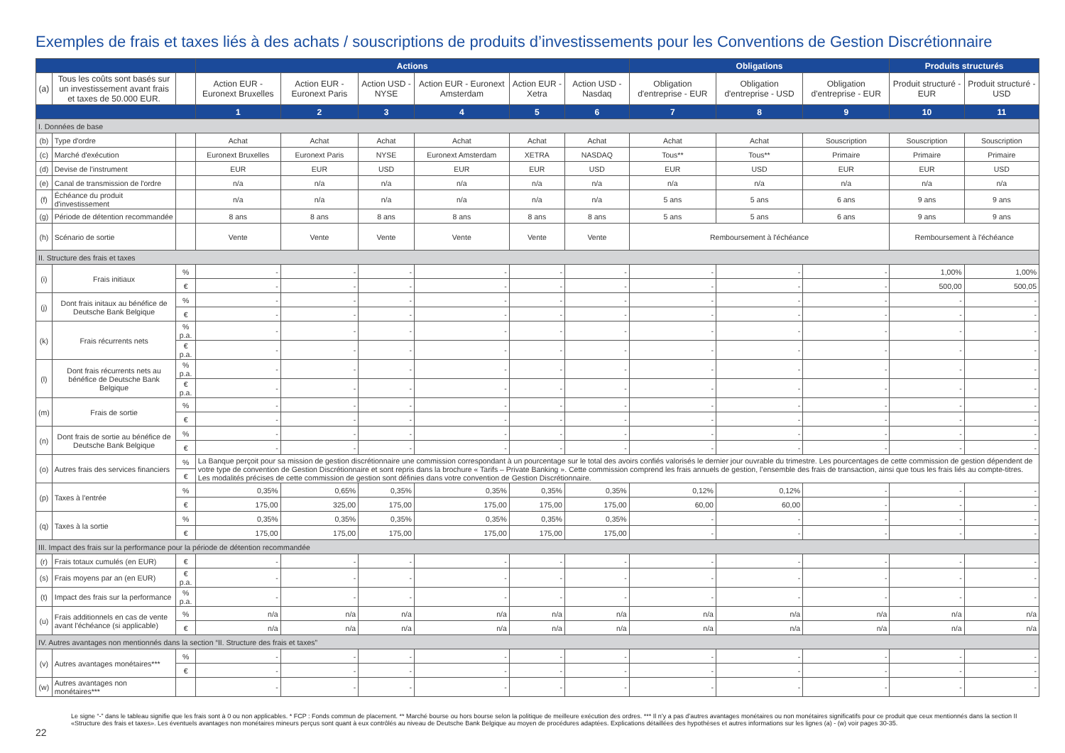Exemples de frais et taxes liés à des achats / souscriptions de produits d’investissements pour les Conventions de Gestion Discrétionnaire
| | | | Actions | | | | | | Obligations | | | Produits structurés | |
| --- | --- | --- | --- | --- | --- | --- | --- | --- | --- | --- | --- | --- | --- |
| (a) | Tous les coûts sont basés sur un investissement avant frais et taxes de 50.000 EUR. | | Action EUR - Euronext Bruxelles | Action EUR - Euronext Paris | Action USD - NYSE | Action EUR - Euronext Amsterdam | Action EUR - Xetra | Action USD - Nasdaq | Obligation d'entreprise - EUR | Obligation d'entreprise - USD | Obligation d'entreprise - EUR | Produit structuré - EUR | Produit structuré - USD |
| | | | 1 | 2 | 3 | 4 | 5 | 6 | 7 | 8 | 9 | 10 | 11 |
| I. Données de base | | | | | | | | | | | | | |
| (b) | Type d'ordre | | Achat | Achat | Achat | Achat | Achat | Achat | Achat | Achat | Souscription | Souscription | Souscription |
| (c) | Marché d'exécution | | Euronext Bruxelles | Euronext Paris | NYSE | Euronext Amsterdam | XETRA | NASDAQ | Tous** | Tous** | Primaire | Primaire | Primaire |
| (d) | Devise de l'instrument | | EUR | EUR | USD | EUR | EUR | USD | EUR | USD | EUR | EUR | USD |
| (e) | Canal de transmission de l'ordre | | n/a | n/a | n/a | n/a | n/a | n/a | n/a | n/a | n/a | n/a | n/a |
| (f) | Échéance du produit d'investissement | | n/a | n/a | n/a | n/a | n/a | n/a | 5 ans | 5 ans | 6 ans | 9 ans | 9 ans |
| (g) | Période de détention recommandée | | 8 ans | 8 ans | 8 ans | 8 ans | 8 ans | 8 ans | 5 ans | 5 ans | 6 ans | 9 ans | 9 ans |
| (h) | Scénario de sortie | | Vente | Vente | Vente | Vente | Vente | Vente | Remboursement à l'échéance | | | Remboursement à l'échéance | |
| II. Structure des frais et taxes | | | | | | | | | | | | | |
| (i) | Frais initiaux | % | - | - | - | - | - | - | - | - | - | 1,00% | 1,00% |
| | | € | - | - | - | - | - | - | - | - | - | 500,00 | 500,05 |
| (j) | Dont frais initaux au bénéfice de Deutsche Bank Belgique | % | - | - | - | - | - | - | - | - | - | - | - |
| | | € | - | - | - | - | - | - | - | - | - | - | - |
| (k) | Frais récurrents nets | % p.a. | - | - | - | - | - | - | - | - | - | - | - |
| | | € p.a. | - | - | - | - | - | - | - | - | - | - | - |
| (l) | Dont frais récurrents nets au bénéfice de Deutsche Bank Belgique | % p.a. | - | - | - | - | - | - | - | - | - | - | - |
| | | € p.a. | - | - | - | - | - | - | - | - | - | - | - |
| (m) | Frais de sortie | % | - | - | - | - | - | - | - | - | - | - | - |
| | | € | - | - | - | - | - | - | - | - | - | - | - |
| (n) | Dont frais de sortie au bénéfice de Deutsche Bank Belgique | % | - | - | - | - | - | - | - | - | - | - | - |
| | | € | - | - | - | - | - | - | - | - | - | - | - |
| (o) | Autres frais des services financiers | % | La Banque perçoit pour sa mission de gestion discrétionnaire une commission correspondant à un pourcentage sur le total des avoirs confiés valorisés le dernier jour ouvrable du trimestre. Les pourcentages de cette commission de gestion dépendent de votre type de convention de Gestion Discrétionnaire et sont repris dans la brochure « Tarifs – Private Banking ». Cette commission comprend les frais annuels de gestion, l’ensemble des frais de transaction, ainsi que tous les frais liés au compte-titres. Les modalités précises de cette commission de gestion sont définies dans votre convention de Gestion Discrétionnaire. | | | | | | | | | | |
| | | € | | | | | | | | | | | |
| (p) | Taxes à l'entrée | % | 0,35% | 0,65% | 0,35% | 0,35% | 0,35% | 0,35% | 0,12% | 0,12% | - | - | - |
| | | € | 175,00 | 325,00 | 175,00 | 175,00 | 175,00 | 175,00 | 60,00 | 60,00 | - | - | - |
| (q) | Taxes à la sortie | % | 0,35% | 0,35% | 0,35% | 0,35% | 0,35% | 0,35% | - | - | - | - | - |
| | | € | 175,00 | 175,00 | 175,00 | 175,00 | 175,00 | 175,00 | - | - | - | - | - |
| III. Impact des frais sur la performance pour la période de détention recommandée | | | | | | | | | | | | | |
| (r) | Frais totaux cumulés (en EUR) | € | - | - | - | - | - | - | - | - | - | - | - |
| (s) | Frais moyens par an (en EUR) | € p.a. | - | - | - | - | - | - | - | - | - | - | - |
| (t) | Impact des frais sur la performance | % p.a. | - | - | - | - | - | - | - | - | - | - | - |
| (u) | Frais additionnels en cas de vente avant l'échéance (si applicable) | % | n/a | n/a | n/a | n/a | n/a | n/a | n/a | n/a | n/a | n/a | n/a |
| | | € | n/a | n/a | n/a | n/a | n/a | n/a | n/a | n/a | n/a | n/a | n/a |
| IV. Autres avantages non mentionnés dans la section “II. Structure des frais et taxes” | | | | | | | | | | | | | |
| (v) | Autres avantages monétaires*** | % | - | - | - | - | - | - | - | - | - | - | - |
| | | € | - | - | - | - | - | - | - | - | - | - | - |
| (w) | Autres avantages non monétaires*** | | - | - | - | - | - | - | - | - | - | - | - |
Le signe “-” dans le tableau signifie que les frais sont à 0 ou non applicables. * FCP : Fonds commun de placement. ** Marché bourse ou hors bourse selon la politique de meilleure exécution des ordres. *** Il n’y a pas d’autres avantages monétaires ou non monétaires significatifs pour ce produit que ceux mentionnés dans la section II «Structure des frais et taxes». Les éventuels avantages non monétaires mineurs perçus sont quant à eux contrôlés au niveau de Deutsche Bank Belgique au moyen de procédures adaptées. Explications détaillées des hypothèses et autres informations sur les lignes (a) - (w) voir pages 30-35.
22